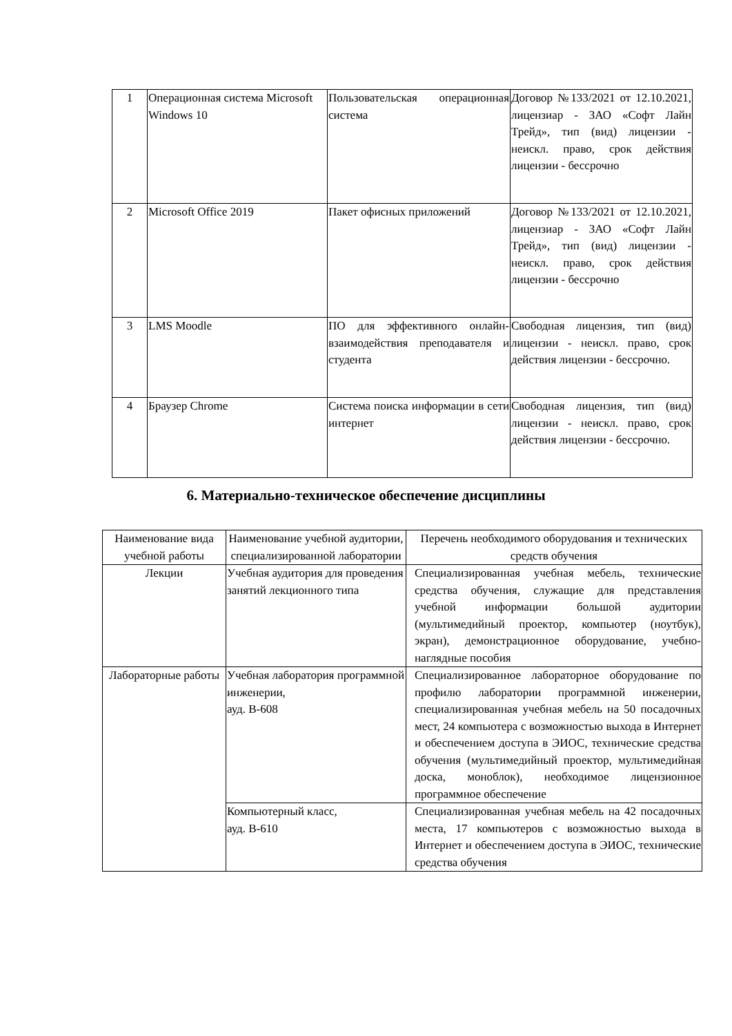| 1 | Операционная система Microsoft Windows 10 | Пользовательская операционная система | Договор №133/2021 от 12.10.2021, лицензиар - ЗАО «Софт Лайн Трейд», тип (вид) лицензии - неискл. право, срок действия лицензии - бессрочно |
| 2 | Microsoft Office 2019 | Пакет офисных приложений | Договор №133/2021 от 12.10.2021, лицензиар - ЗАО «Софт Лайн Трейд», тип (вид) лицензии - неискл. право, срок действия лицензии - бессрочно |
| 3 | LMS Moodle | ПО для эффективного онлайн- взаимодействия преподавателя и студента | Свободная лицензия, тип (вид) лицензии - неискл. право, срок действия лицензии - бессрочно. |
| 4 | Браузер Chrome | Система поиска информации в сети интернет | Свободная лицензия, тип (вид) лицензии - неискл. право, срок действия лицензии - бессрочно. |
6. Материально-техническое обеспечение дисциплины
| Наименование вида учебной работы | Наименование учебной аудитории, специализированной лаборатории | Перечень необходимого оборудования и технических средств обучения |
| Лекции | Учебная аудитория для проведения занятий лекционного типа | Специализированная учебная мебель, технические средства обучения, служащие для представления учебной информации большой аудитории (мультимедийный проектор, компьютер (ноутбук), экран), демонстрационное оборудование, учебно-наглядные пособия |
| Лабораторные работы | Учебная лаборатория программной инженерии, ауд. В-608 | Специализированное лабораторное оборудование по профилю лаборатории программной инженерии, специализированная учебная мебель на 50 посадочных мест, 24 компьютера с возможностью выхода в Интернет и обеспечением доступа в ЭИОС, технические средства обучения (мультимедийный проектор, мультимедийная доска, моноблок), необходимое лицензионное программное обеспечение |
| | Компьютерный класс, ауд. В-610 | Специализированная учебная мебель на 42 посадочных места, 17 компьютеров с возможностью выхода в Интернет и обеспечением доступа в ЭИОС, технические средства обучения |